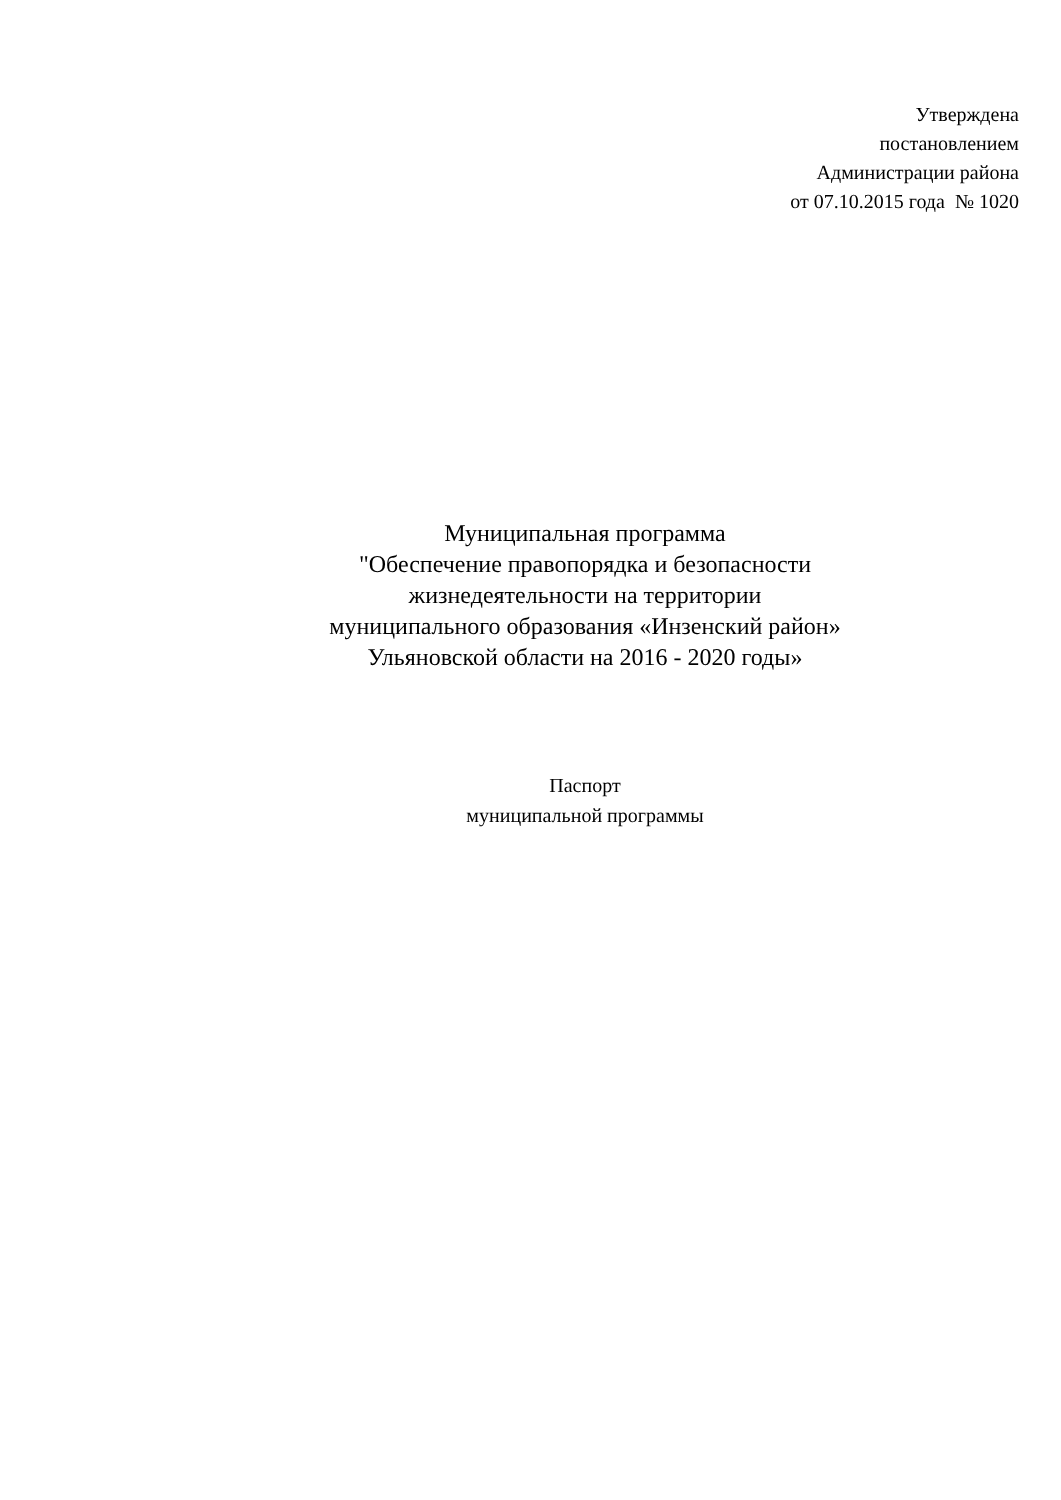Утверждена
постановлением
Администрации района
от 07.10.2015 года № 1020
Муниципальная программа
"Обеспечение правопорядка и безопасности
жизнедеятельности на территории
муниципального образования «Инзенский район»
Ульяновской области на 2016 - 2020 годы»
Паспорт
муниципальной программы